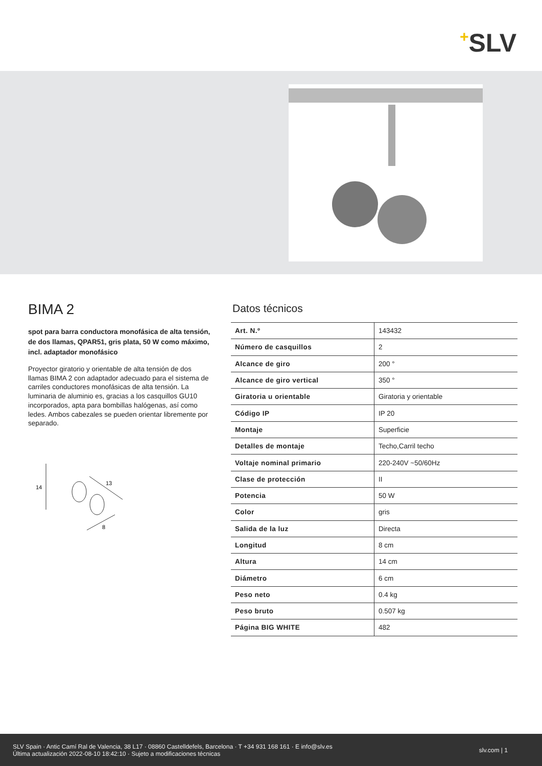+SLV
BIMA 2
spot para barra conductora monofásica de alta tensión, de dos llamas, QPAR51, gris plata, 50 W como máximo, incl. adaptador monofásico
Proyector giratorio y orientable de alta tensión de dos llamas BIMA 2 con adaptador adecuado para el sistema de carriles conductores monofásicas de alta tensión. La luminaria de aluminio es, gracias a los casquillos GU10 incorporados, apta para bombillas halógenas, así como ledes. Ambos cabezales se pueden orientar libremente por separado.
14
13
8
Datos técnicos
| Art. N.º | 143432 |
| Número de casquillos | 2 |
| Alcance de giro | 200 ° |
| Alcance de giro vertical | 350 ° |
| Giratoria u orientable | Giratoria y orientable |
| Código IP | IP 20 |
| Montaje | Superficie |
| Detalles de montaje | Techo,Carril techo |
| Voltaje nominal primario | 220-240V ~50/60Hz |
| Clase de protección | II |
| Potencia | 50 W |
| Color | gris |
| Salida de la luz | Directa |
| Longitud | 8 cm |
| Altura | 14 cm |
| Diámetro | 6 cm |
| Peso neto | 0.4 kg |
| Peso bruto | 0.507 kg |
| Página BIG WHITE | 482 |
SLV Spain · Antic Camí Ral de Valencia, 38 L17 · 08860 Castelldefels, Barcelona · T +34 931 168 161 · E info@slv.es
Última actualización 2022-08-10 18:42:10 · Sujeto a modificaciones técnicas
slv.com | 1